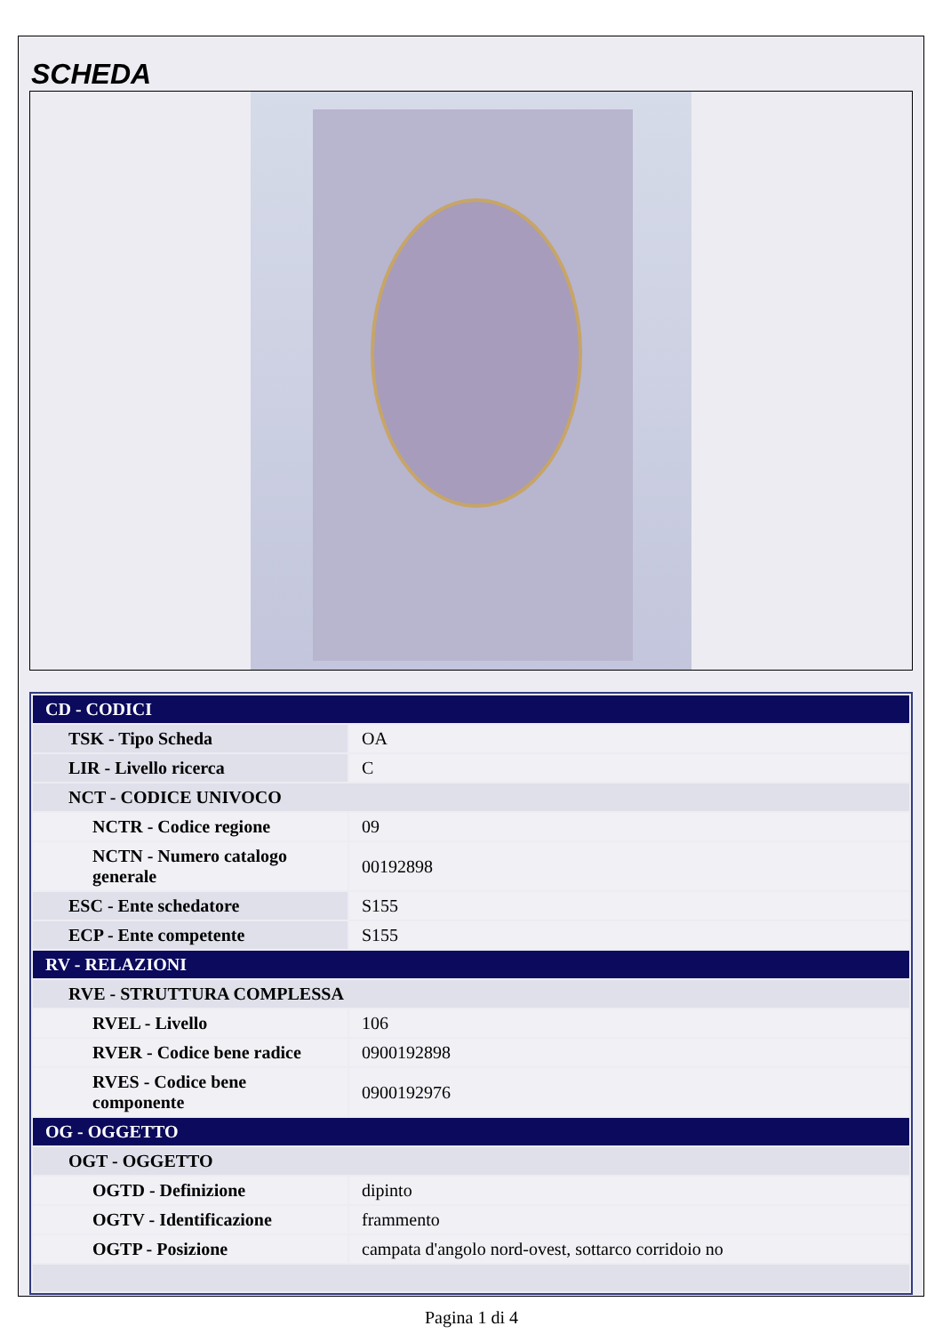SCHEDA
| CD - CODICI | |
| TSK - Tipo Scheda | OA |
| LIR - Livello ricerca | C |
| NCT - CODICE UNIVOCO | |
| NCTR - Codice regione | 09 |
| NCTN - Numero catalogo generale | 00192898 |
| ESC - Ente schedatore | S155 |
| ECP - Ente competente | S155 |
| RV - RELAZIONI | |
| RVE - STRUTTURA COMPLESSA | |
| RVEL - Livello | 106 |
| RVER - Codice bene radice | 0900192898 |
| RVES - Codice bene componente | 0900192976 |
| OG - OGGETTO | |
| OGT - OGGETTO | |
| OGTD - Definizione | dipinto |
| OGTV - Identificazione | frammento |
| OGTP - Posizione | campata d'angolo nord-ovest, sottarco corridoio no |
Pagina 1 di 4